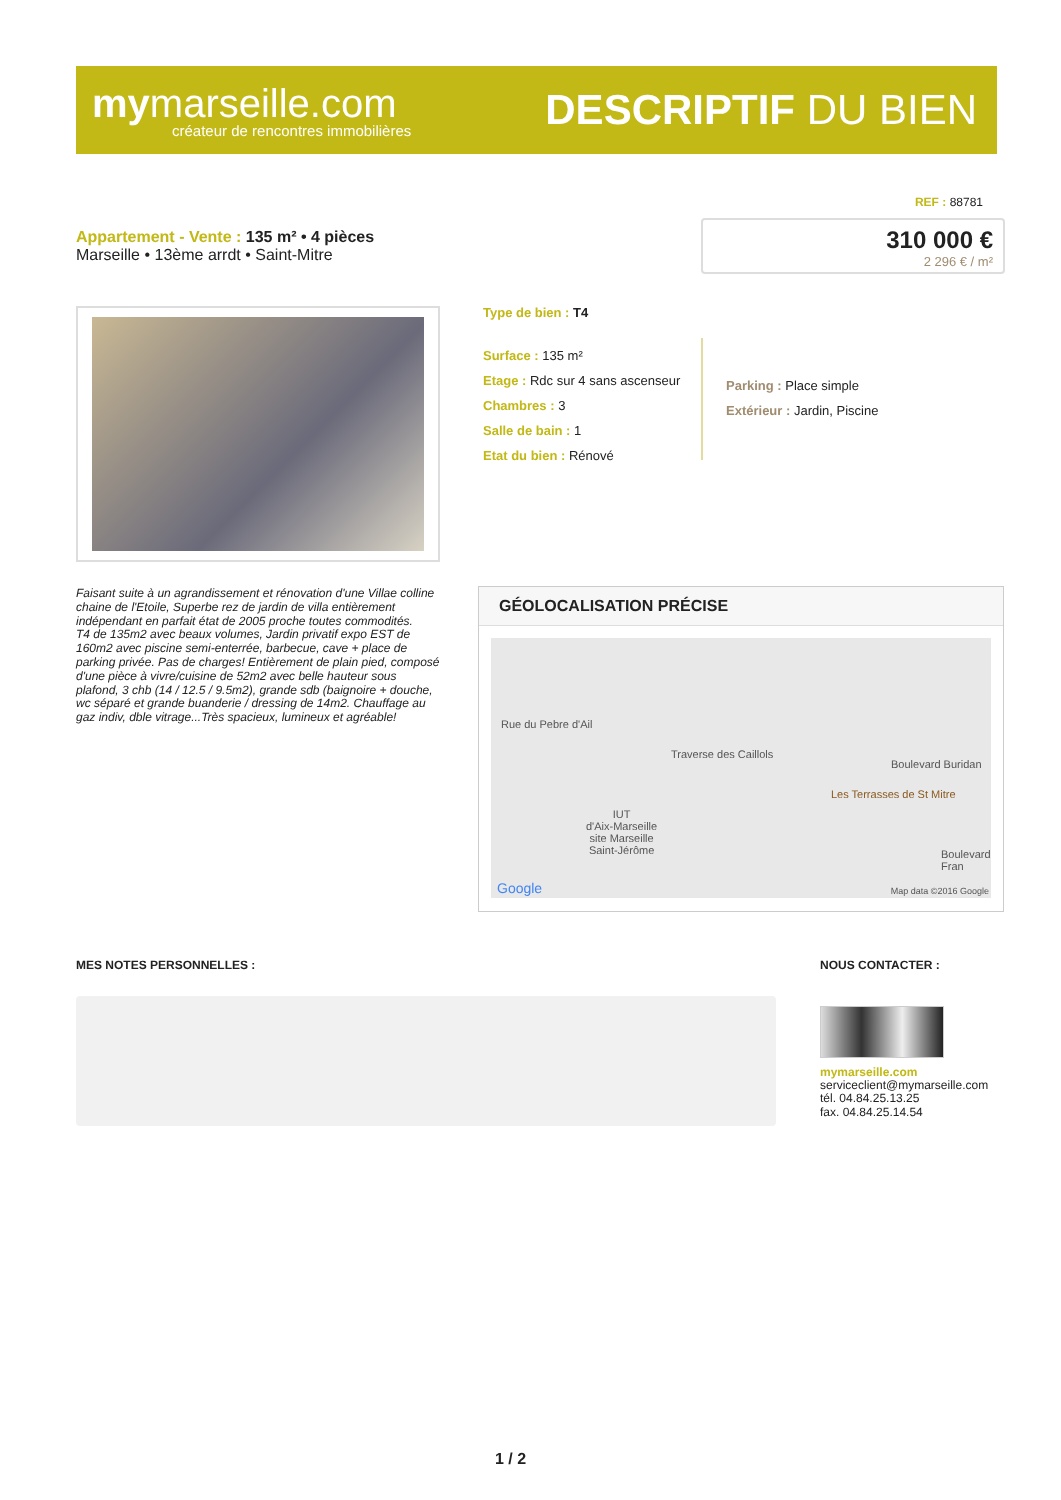mymarseille.com
créateur de rencontres immobilières
DESCRIPTIF DU BIEN
REF : 88781
Appartement - Vente : 135 m² • 4 pièces
Marseille • 13ème arrdt • Saint-Mitre
310 000 €
2 296 € / m²
Type de bien : T4
Surface : 135 m²
Etage : Rdc sur 4 sans ascenseur
Chambres : 3
Salle de bain : 1
Etat du bien : Rénové
Parking : Place simple
Extérieur : Jardin, Piscine
Faisant suite à un agrandissement et rénovation d'une Villae colline chaine de l'Etoile, Superbe rez de jardin de villa entièrement indépendant en parfait état de 2005 proche toutes commodités.
T4 de 135m2 avec beaux volumes, Jardin privatif expo EST de 160m2 avec piscine semi-enterrée, barbecue, cave + place de parking privée. Pas de charges! Entièrement de plain pied, composé d'une pièce à vivre/cuisine de 52m2 avec belle hauteur sous plafond, 3 chb (14 / 12.5 / 9.5m2), grande sdb (baignoire + douche, wc séparé et grande buanderie / dressing de 14m2. Chauffage au gaz indiv, dble vitrage...Très spacieux, lumineux et agréable!
GÉOLOCALISATION PRÉCISE
Rue du Pebre d'Ail
Traverse des Caillols
Boulevard Buridan
Les Terrasses de St Mitre
IUT
d'Aix-Marseille
site Marseille
Saint-Jérôme Boulevard Fran
Google Map data ©2016 Google
MES NOTES PERSONNELLES : NOUS CONTACTER :
mymarseille.com
serviceclient@mymarseille.com
tél. 04.84.25.13.25
fax. 04.84.25.14.54
1 / 2